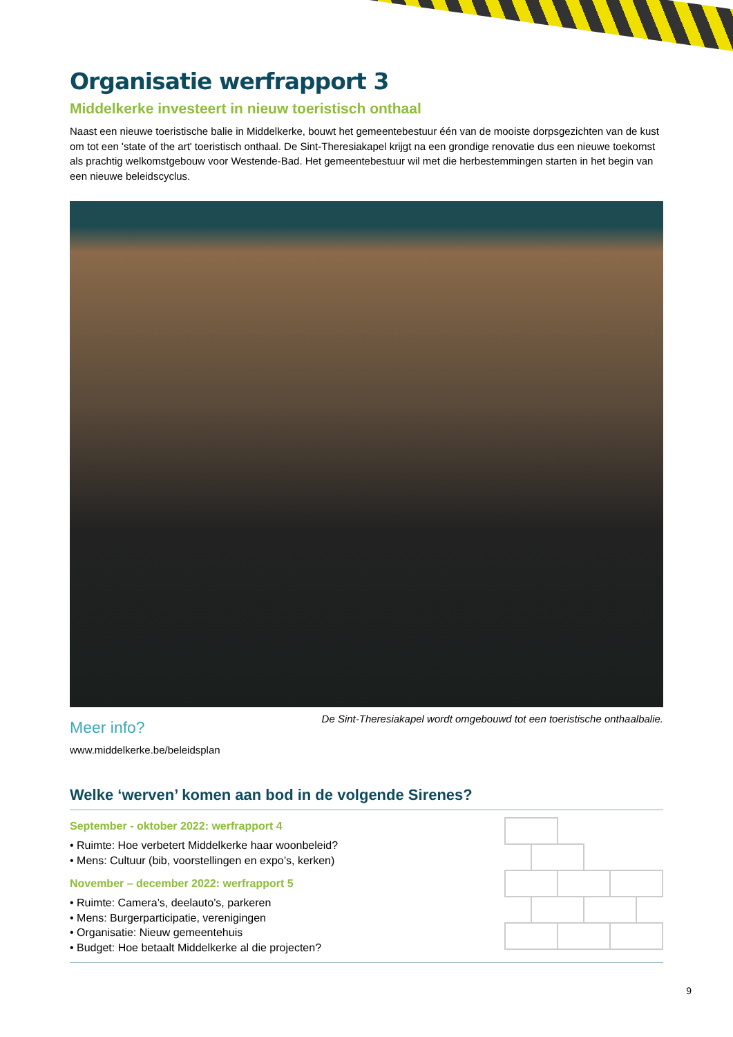Organisatie werfrapport 3
Middelkerke investeert in nieuw toeristisch onthaal
Naast een nieuwe toeristische balie in Middelkerke, bouwt het gemeentebestuur één van de mooiste dorpsgezichten van de kust om tot een 'state of the art' toeristisch onthaal. De Sint-Theresiakapel krijgt na een grondige renovatie dus een nieuwe toekomst als prachtig welkomstgebouw voor Westende-Bad. Het gemeentebestuur wil met die herbestemmingen starten in het begin van een nieuwe beleidscyclus.
Meer info?
www.middelkerke.be/beleidsplan
De Sint-Theresiakapel wordt omgebouwd tot een toeristische onthaalbalie.
Welke ‘werven’ komen aan bod in de volgende Sirenes?
September - oktober 2022: werfrapport 4
• Ruimte: Hoe verbetert Middelkerke haar woonbeleid?
• Mens: Cultuur (bib, voorstellingen en expo’s, kerken)
November – december 2022: werfrapport 5
• Ruimte: Camera’s, deelauto’s, parkeren
• Mens: Burgerparticipatie, verenigingen
• Organisatie: Nieuw gemeentehuis
• Budget: Hoe betaalt Middelkerke al die projecten?
9